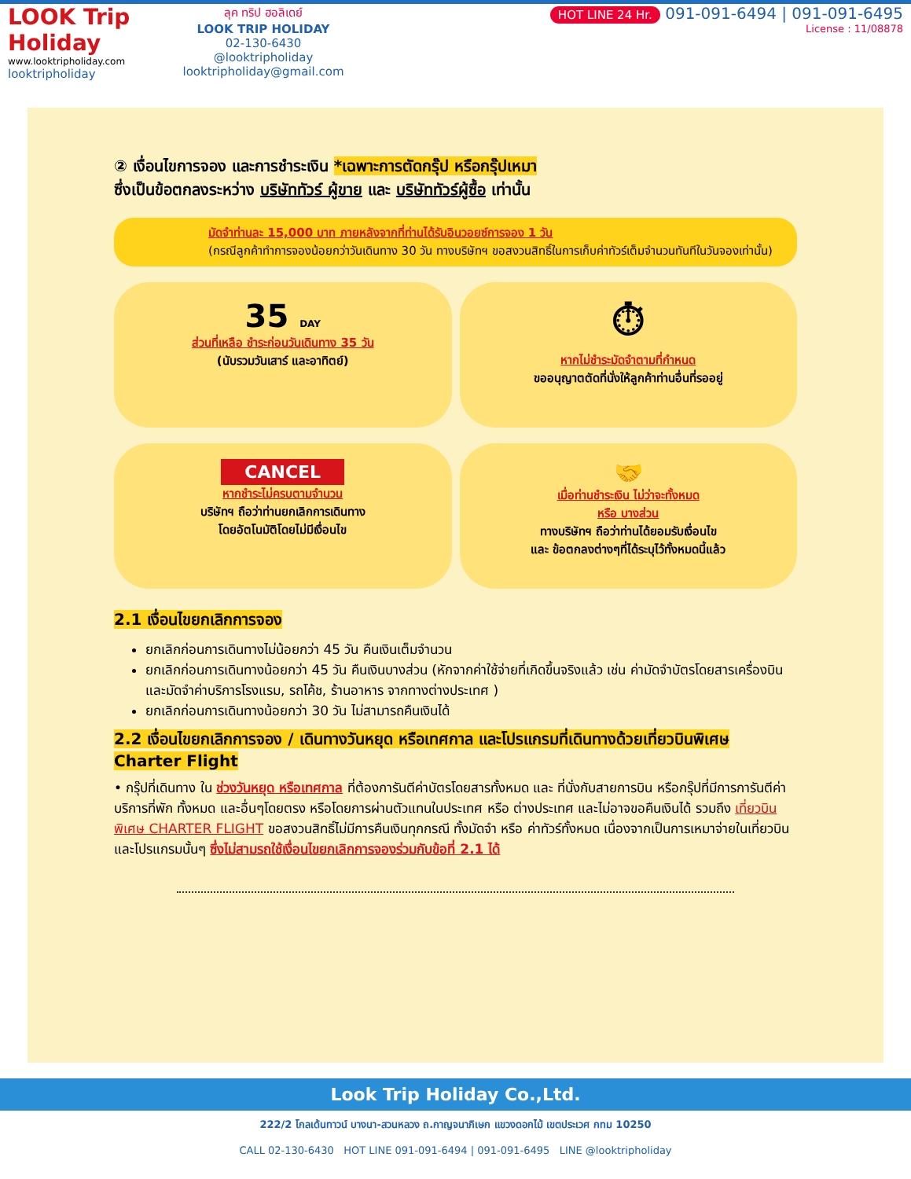LOOK Trip Holiday
www.looktripholiday.com
looktripholiday
ลุค ทริป ฮอลิเดย์
LOOK TRIP HOLIDAY
02-130-6430
@looktripholiday looktripholiday@gmail.com
HOT LINE 24 Hr. 091-091-6494 | 091-091-6495
License : 11/08878
② เงื่อนไขการจอง และการชำระเงิน *เฉพาะการตัดกรุ๊ป หรือกรุ๊ปเหมา
ซึ่งเป็นข้อตกลงระหว่าง บริษัททัวร์ ผู้ขาย และ บริษัททัวร์ผู้ซื้อ เท่านั้น
มัดจำท่านละ 15,000 บาท ภายหลังจากที่ท่านได้รับอินวอยซ์การจอง 1 วัน
(กรณีลูกค้าทำการจองน้อยกว่าวันเดินทาง 30 วัน ทางบริษัทฯ ขอสงวนสิทธิ์ในการเก็บค่าทัวร์เต็มจำนวนทันทีในวันจองเท่านั้น)
35 DAY
ส่วนที่เหลือ ชำระก่อนวันเดินทาง 35 วัน
(นับรวมวันเสาร์ และอาทิตย์)
⏱
หากไม่ชำระมัดจำตามที่กำหนด
ขออนุญาตตัดที่นั่งให้ลูกค้าท่านอื่นที่รออยู่
CANCEL
หากชำระไม่ครบตามจำนวน
บริษัทฯ ถือว่าท่านยกเลิกการเดินทาง
โดยอัตโนมัติโดยไม่มีเงื่อนไข
🤝
เมื่อท่านชำระเงิน ไม่ว่าจะทั้งหมด
หรือ บางส่วน
ทางบริษัทฯ ถือว่าท่านได้ยอมรับเงื่อนไข
และ ข้อตกลงต่างๆที่ได้ระบุไว้ทั้งหมดนี้แล้ว
2.1 เงื่อนไขยกเลิกการจอง
ยกเลิกก่อนการเดินทางไม่น้อยกว่า 45 วัน คืนเงินเต็มจำนวน
ยกเลิกก่อนการเดินทางน้อยกว่า 45 วัน คืนเงินบางส่วน (หักจากค่าใช้จ่ายที่เกิดขึ้นจริงแล้ว เช่น ค่ามัดจำบัตรโดยสารเครื่องบิน และมัดจำค่าบริการโรงแรม, รถโค้ช, ร้านอาหาร จากทางต่างประเทศ )
ยกเลิกก่อนการเดินทางน้อยกว่า 30 วัน ไม่สามารถคืนเงินได้
2.2 เงื่อนไขยกเลิกการจอง / เดินทางวันหยุด หรือเทศกาล และโปรแกรมที่เดินทางด้วยเที่ยวบินพิเศษ Charter Flight
• กรุ๊ปที่เดินทาง ใน ช่วงวันหยุด หรือเทศกาล ที่ต้องการันตีค่าบัตรโดยสารทั้งหมด และ ที่นั่งกับสายการบิน หรือกรุ๊ปที่มีการการันตีค่าบริการที่พัก ทั้งหมด และอื่นๆโดยตรง หรือโดยการผ่านตัวแทนในประเทศ หรือ ต่างประเทศ และไม่อาจขอคืนเงินได้ รวมถึง เที่ยวบินพิเศษ CHARTER FLIGHT ขอสงวนสิทธิ์ไม่มีการคืนเงินทุกกรณี ทั้งมัดจำ หรือ ค่าทัวร์ทั้งหมด เนื่องจากเป็นการเหมาจ่ายในเที่ยวบิน และโปรแกรมนั้นๆ ซึ่งไม่สามรถใช้เงื่อนไขยกเลิกการจองร่วมกับข้อที่ 2.1 ได้
Look Trip Holiday Co.,Ltd.
222/2 โกลเด้นทาวน์ บางนา-สวนหลวง ถ.กาญจนาภิเษก แขวงดอกไม้ เขตประเวศ กทม 10250
CALL 02-130-6430 HOT LINE 091-091-6494 | 091-091-6495 LINE @looktripholiday